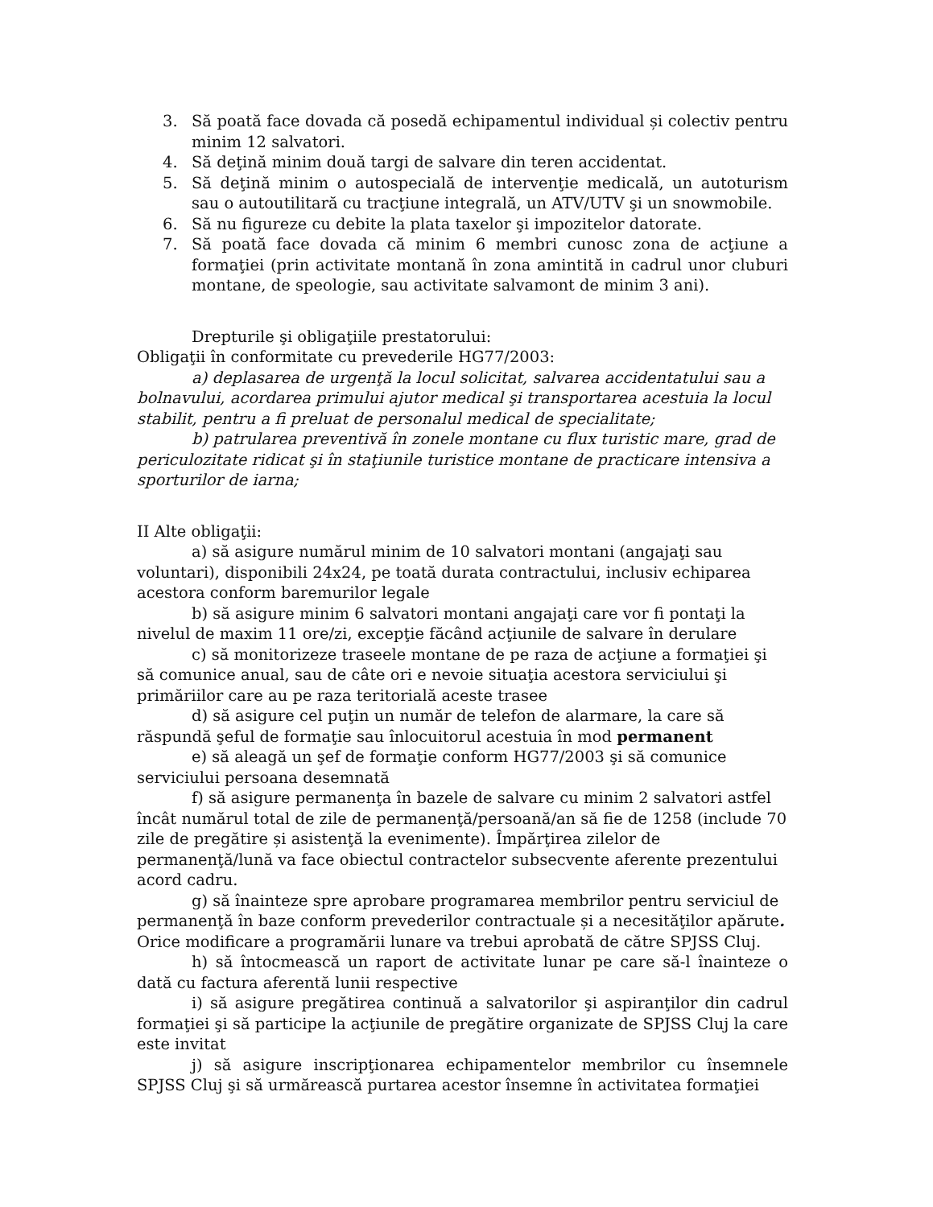3. Să poată face dovada că posedă echipamentul individual și colectiv pentru minim 12 salvatori.
4. Să deţină minim două targi de salvare din teren accidentat.
5. Să deţină minim o autospecială de intervenţie medicală, un autoturism sau o autoutilitară cu tracţiune integrală, un ATV/UTV şi un snowmobile.
6. Să nu figureze cu debite la plata taxelor şi impozitelor datorate.
7. Să poată face dovada că minim 6 membri cunosc zona de acţiune a formaţiei (prin activitate montană în zona amintită in cadrul unor cluburi montane, de speologie, sau activitate salvamont de minim 3 ani).
Drepturile şi obligaţiile prestatorului:
Obligaţii în conformitate cu prevederile HG77/2003:
a) deplasarea de urgenţă la locul solicitat, salvarea accidentatului sau a bolnavului, acordarea primului ajutor medical şi transportarea acestuia la locul stabilit, pentru a fi preluat de personalul medical de specialitate;
b) patrularea preventivă în zonele montane cu flux turistic mare, grad de periculozitate ridicat şi în staţiunile turistice montane de practicare intensiva a sporturilor de iarna;
II Alte obligaţii:
a) să asigure numărul minim de 10 salvatori montani (angajaţi sau voluntari), disponibili 24x24, pe toată durata contractului, inclusiv echiparea acestora conform baremurilor legale
b) să asigure minim 6 salvatori montani angajaţi care vor fi pontaţi la nivelul de maxim 11 ore/zi, excepţie făcând acţiunile de salvare în derulare
c) să monitorizeze traseele montane de pe raza de acţiune a formaţiei şi să comunice anual, sau de câte ori e nevoie situaţia acestora serviciului şi primăriilor care au pe raza teritorială aceste trasee
d) să asigure cel puţin un număr de telefon de alarmare, la care să răspundă şeful de formaţie sau înlocuitorul acestuia în mod permanent
e) să aleagă un şef de formaţie conform HG77/2003 şi să comunice serviciului persoana desemnată
f) să asigure permanenţa în bazele de salvare cu minim 2 salvatori astfel încât numărul total de zile de permanenţă/persoană/an să fie de 1258 (include 70 zile de pregătire și asistenţă la evenimente). Împărţirea zilelor de permanenţă/lună va face obiectul contractelor subsecvente aferente prezentului acord cadru.
g) să înainteze spre aprobare programarea membrilor pentru serviciul de permanenţă în baze conform prevederilor contractuale și a necesităţilor apărute. Orice modificare a programării lunare va trebui aprobată de către SPJSS Cluj.
h) să întocmească un raport de activitate lunar pe care să-l înainteze o dată cu factura aferentă lunii respective
i) să asigure pregătirea continuă a salvatorilor şi aspiranţilor din cadrul formaţiei şi să participe la acţiunile de pregătire organizate de SPJSS Cluj la care este invitat
j) să asigure inscripţionarea echipamentelor membrilor cu însemnele SPJSS Cluj şi să urmărească purtarea acestor însemne în activitatea formaţiei